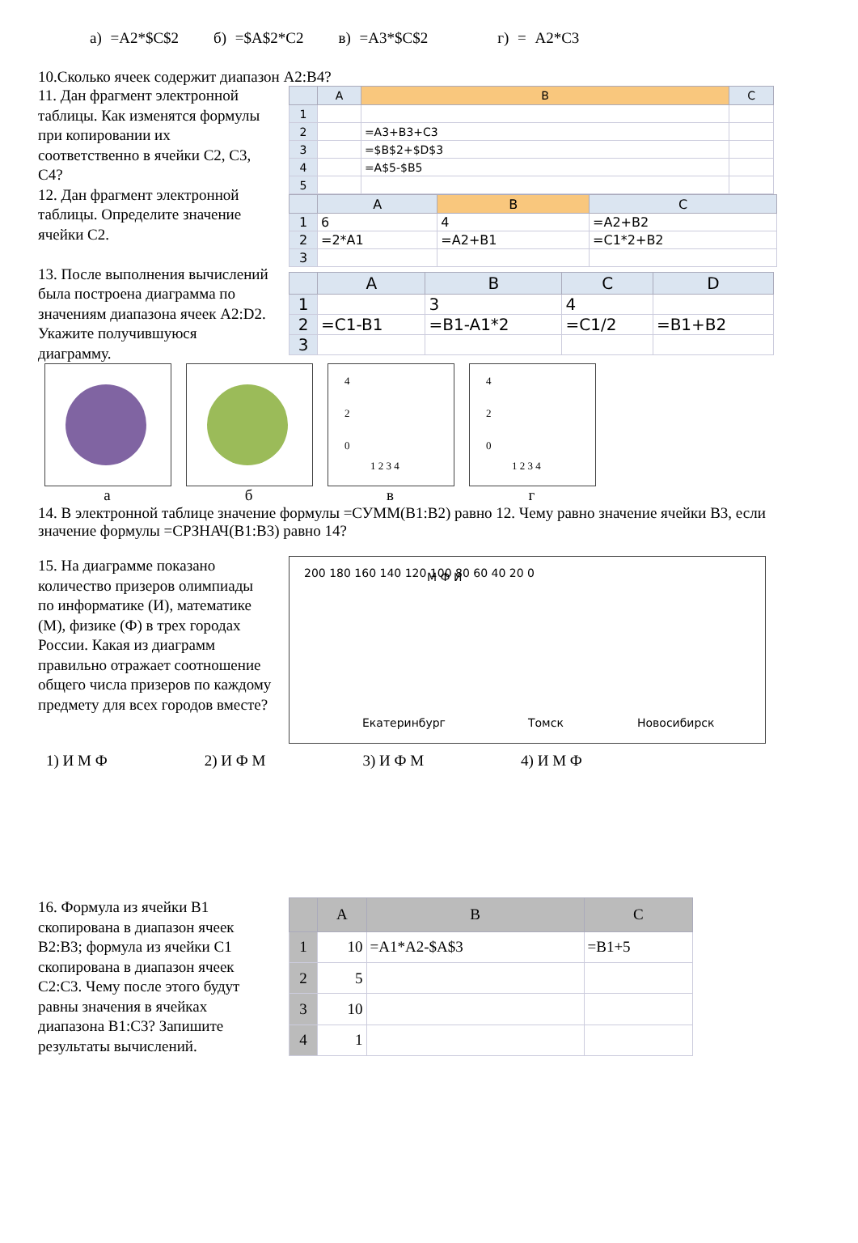а) =A2*$C$2 б) =$A$2*C2 в) =A3*$C$2 г) = A2*C3
10.Сколько ячеек содержит диапазон A2:B4?
11. Дан фрагмент электронной таблицы. Как изменятся формулы при копировании их соответственно в ячейки C2, C3, C4?
12. Дан фрагмент электронной таблицы. Определите значение ячейки C2.
13. После выполнения вычислений была построена диаграмма по значениям диапазона ячеек A2:D2. Укажите получившуюся диаграмму.
| | A | B | C |
| --- | --- | --- | --- |
| 1 | | | |
| 2 | | =A3+B3+C3 | |
| 3 | | =$B$2+$D$3 | |
| 4 | | =A$5-$B5 | |
| 5 | | | |
| | A | B | C |
| --- | --- | --- | --- |
| 1 | 6 | 4 | =A2+B2 |
| 2 | =2*A1 | =A2+B1 | =C1*2+B2 |
| 3 | | | |
| | A | B | C | D |
| --- | --- | --- | --- | --- |
| 1 | | 3 | 4 | |
| 2 | =C1-B1 | =B1-A1*2 | =C1/2 | =B1+B2 |
| 3 | | | | |
а б
4
2
0
1 2 3 4
в
4
2
0
1 2 3 4
г
14. В электронной таблице значение формулы =СУММ(B1:B2) равно 12. Чему равно значение ячейки B3, если значение формулы =СРЗНАЧ(B1:B3) равно 14?
15. На диаграмме показано количество призеров олимпиады по информатике (И), математике (М), физике (Ф) в трех городах России. Какая из диаграмм правильно отражает соотношение общего числа призеров по каждому предмету для всех городов вместе?
200 180 160 140 120 100 80 60 40 20 0
Екатеринбург
Томск
Новосибирск
М Ф И
1) И М Ф 2) И Ф М 3) И Ф М 4) И М Ф
16. Формула из ячейки B1 скопирована в диапазон ячеек B2:B3; формула из ячейки C1 скопирована в диапазон ячеек C2:C3. Чему после этого будут равны значения в ячейках диапазона B1:C3? Запишите результаты вычислений.
| | A | B | C |
| --- | --- | --- | --- |
| 1 | 10 | =A1*A2-$A$3 | =B1+5 |
| 2 | 5 | | |
| 3 | 10 | | |
| 4 | 1 | | |